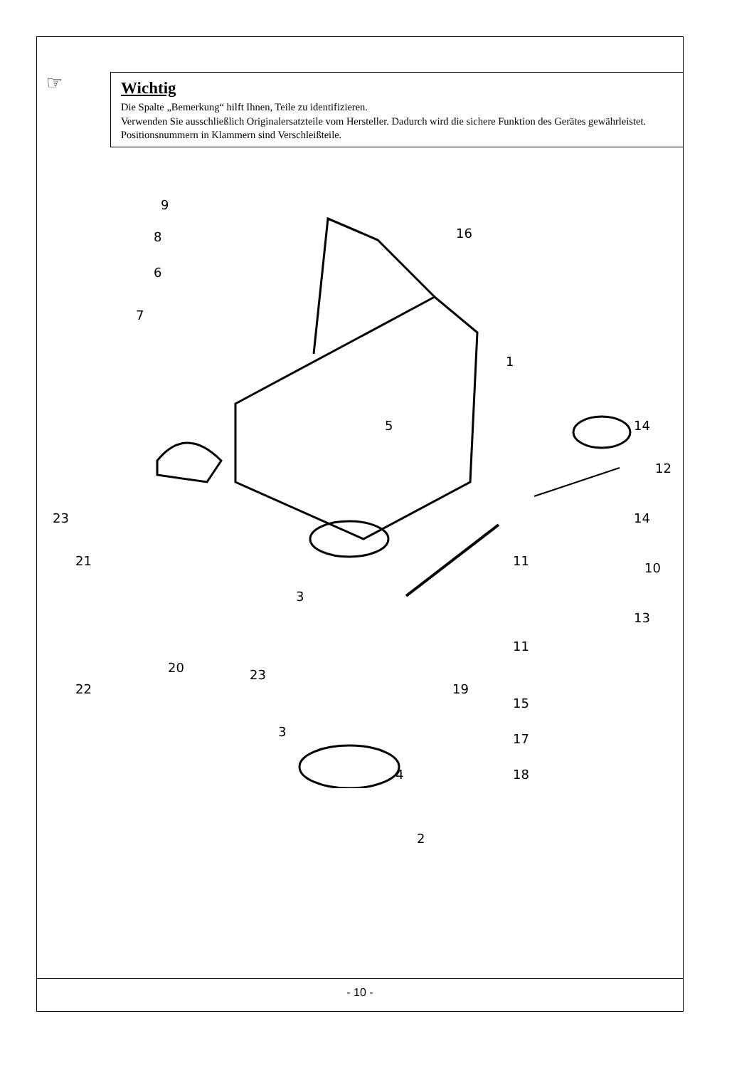☞
Wichtig
Die Spalte „Bemerkung“ hilft Ihnen, Teile zu identifizieren.
Verwenden Sie ausschließlich Originalersatzteile vom Hersteller. Dadurch wird die sichere Funktion des Gerätes gewährleistet.
Positionsnummern in Klammern sind Verschleißteile.
9
8
6
7
16
1
5 14
12
23 14
21 11 10
3
13
11
20 23
22 19
15
3 17
4 18
2
- 10 -